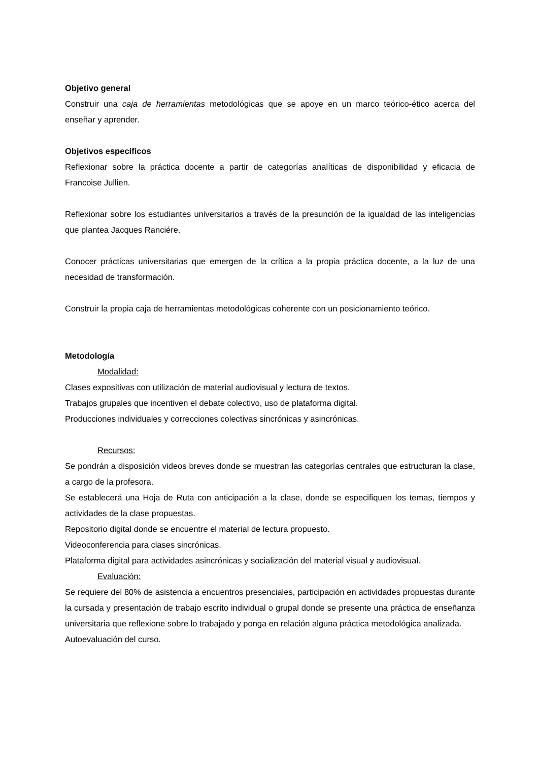Objetivo general
Construir una caja de herramientas metodológicas que se apoye en un marco teórico-ético acerca del enseñar y aprender.
Objetivos específicos
Reflexionar sobre la práctica docente a partir de categorías analíticas de disponibilidad y eficacia de Francoise Jullien.
Reflexionar sobre los estudiantes universitarios a través de la presunción de la igualdad de las inteligencias que plantea Jacques Ranciére.
Conocer prácticas universitarias que emergen de la crítica a la propia práctica docente, a la luz de una necesidad de transformación.
Construir la propia caja de herramientas metodológicas coherente con un posicionamiento teórico.
Metodología
Modalidad:
Clases expositivas con utilización de material audiovisual y lectura de textos.
Trabajos grupales que incentiven el debate colectivo, uso de plataforma digital.
Producciones individuales y correcciones colectivas sincrónicas y asincrónicas.
Recursos:
Se pondrán a disposición videos breves donde se muestran las categorías centrales que estructuran la clase, a cargo de la profesora.
Se establecerá una Hoja de Ruta con anticipación a la clase, donde se especifiquen los temas, tiempos y actividades de la clase propuestas.
Repositorio digital donde se encuentre el material de lectura propuesto.
Videoconferencia para clases sincrónicas.
Plataforma digital para actividades asincrónicas y socialización del material visual y audiovisual.
Evaluación:
Se requiere del 80% de asistencia a encuentros presenciales, participación en actividades propuestas durante la cursada y presentación de trabajo escrito individual o grupal donde se presente una práctica de enseñanza universitaria que reflexione sobre lo trabajado y ponga en relación alguna práctica metodológica analizada.
Autoevaluación del curso.